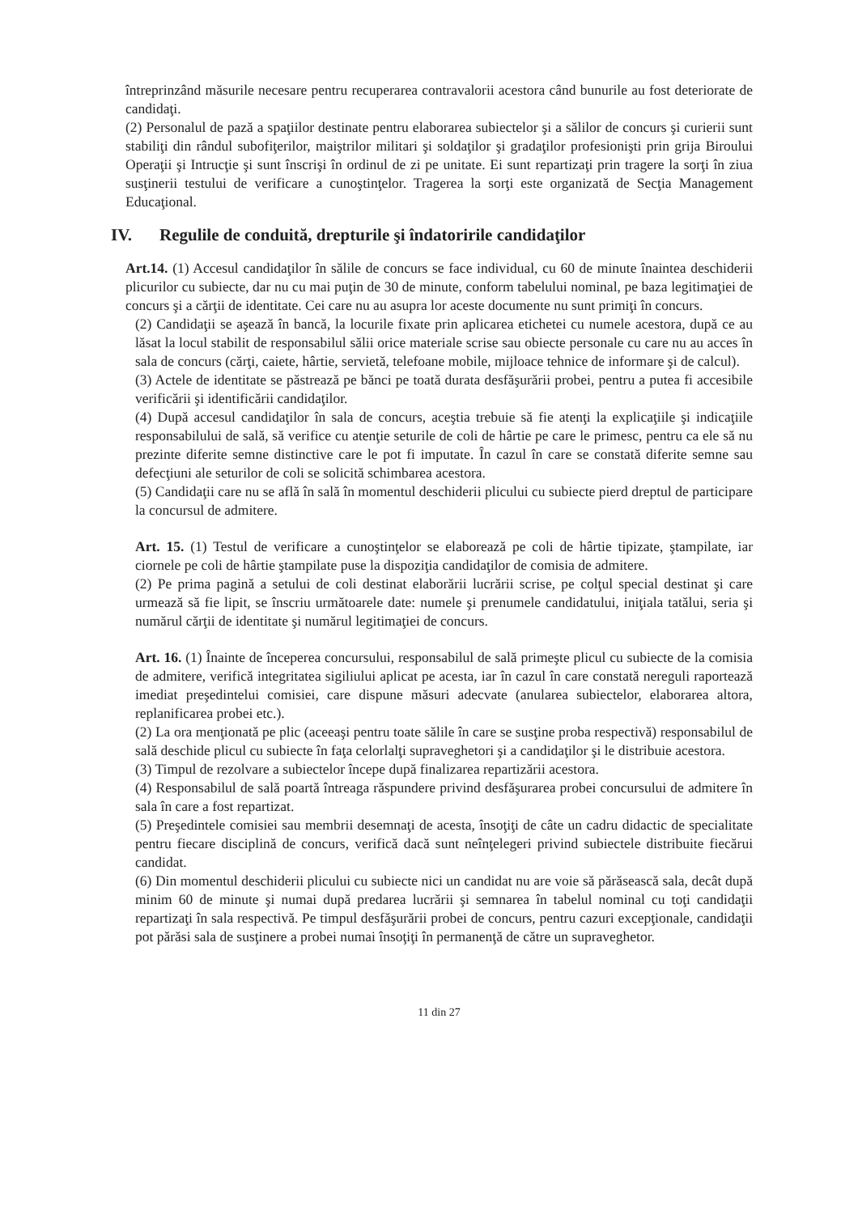întreprinzând măsurile necesare pentru recuperarea contravalorii acestora când bunurile au fost deteriorate de candidaţi.
(2) Personalul de pază a spaţiilor destinate pentru elaborarea subiectelor şi a sălilor de concurs şi curierii sunt stabiliţi din rândul subofiţerilor, maiştrilor militari şi soldaţilor şi gradaţilor profesionişti prin grija Biroului Operaţii şi Intrucţie şi sunt înscrişi în ordinul de zi pe unitate. Ei sunt repartizaţi prin tragere la sorţi în ziua susţinerii testului de verificare a cunoştinţelor. Tragerea la sorţi este organizată de Secţia Management Educaţional.
IV. Regulile de conduită, drepturile şi îndatoririle candidaţilor
Art.14. (1) Accesul candidaţilor în sălile de concurs se face individual, cu 60 de minute înaintea deschiderii plicurilor cu subiecte, dar nu cu mai puţin de 30 de minute, conform tabelului nominal, pe baza legitimaţiei de concurs şi a cărţii de identitate. Cei care nu au asupra lor aceste documente nu sunt primiţi în concurs.
(2) Candidaţii se aşează în bancă, la locurile fixate prin aplicarea etichetei cu numele acestora, după ce au lăsat la locul stabilit de responsabilul sălii orice materiale scrise sau obiecte personale cu care nu au acces în sala de concurs (cărţi, caiete, hârtie, servietă, telefoane mobile, mijloace tehnice de informare şi de calcul).
(3) Actele de identitate se păstrează pe bănci pe toată durata desfăşurării probei, pentru a putea fi accesibile verificării şi identificării candidaţilor.
(4) După accesul candidaţilor în sala de concurs, aceştia trebuie să fie atenţi la explicaţiile şi indicaţiile responsabilului de sală, să verifice cu atenţie seturile de coli de hârtie pe care le primesc, pentru ca ele să nu prezinte diferite semne distinctive care le pot fi imputate. În cazul în care se constată diferite semne sau defecţiuni ale seturilor de coli se solicită schimbarea acestora.
(5) Candidaţii care nu se află în sală în momentul deschiderii plicului cu subiecte pierd dreptul de participare la concursul de admitere.
Art. 15. (1) Testul de verificare a cunoştinţelor se elaborează pe coli de hârtie tipizate, ştampilate, iar ciornele pe coli de hârtie ştampilate puse la dispoziţia candidaţilor de comisia de admitere.
(2) Pe prima pagină a setului de coli destinat elaborării lucrării scrise, pe colţul special destinat şi care urmează să fie lipit, se înscriu următoarele date: numele şi prenumele candidatului, iniţiala tatălui, seria şi numărul cărţii de identitate şi numărul legitimaţiei de concurs.
Art. 16. (1) Înainte de începerea concursului, responsabilul de sală primeşte plicul cu subiecte de la comisia de admitere, verifică integritatea sigiliului aplicat pe acesta, iar în cazul în care constată nereguli raportează imediat preşedintelui comisiei, care dispune măsuri adecvate (anularea subiectelor, elaborarea altora, replanificarea probei etc.).
(2) La ora menţionată pe plic (aceeaşi pentru toate sălile în care se susţine proba respectivă) responsabilul de sală deschide plicul cu subiecte în faţa celorlalţi supraveghetori şi a candidaţilor şi le distribuie acestora.
(3) Timpul de rezolvare a subiectelor începe după finalizarea repartizării acestora.
(4) Responsabilul de sală poartă întreaga răspundere privind desfăşurarea probei concursului de admitere în sala în care a fost repartizat.
(5) Preşedintele comisiei sau membrii desemnaţi de acesta, însoţiţi de câte un cadru didactic de specialitate pentru fiecare disciplină de concurs, verifică dacă sunt neînţelegeri privind subiectele distribuite fiecărui candidat.
(6) Din momentul deschiderii plicului cu subiecte nici un candidat nu are voie să părăsească sala, decât după minim 60 de minute şi numai după predarea lucrării şi semnarea în tabelul nominal cu toţi candidaţii repartizaţi în sala respectivă. Pe timpul desfăşurării probei de concurs, pentru cazuri excepţionale, candidaţii pot părăsi sala de susţinere a probei numai însoţiţi în permanenţă de către un supraveghetor.
11 din 27